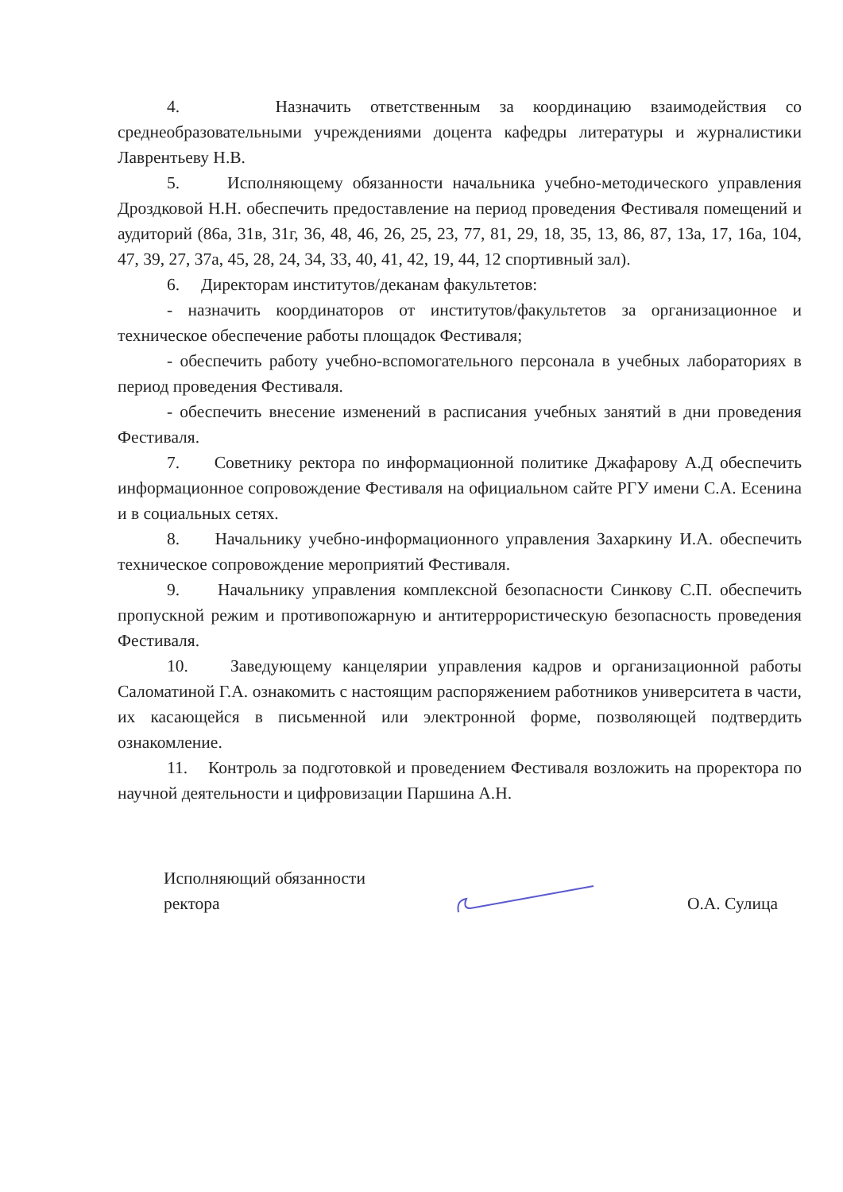4. Назначить ответственным за координацию взаимодействия со среднеобразовательными учреждениями доцента кафедры литературы и журналистики Лаврентьеву Н.В.
5. Исполняющему обязанности начальника учебно-методического управления Дроздковой Н.Н. обеспечить предоставление на период проведения Фестиваля помещений и аудиторий (86а, 31в, 31г, 36, 48, 46, 26, 25, 23, 77, 81, 29, 18, 35, 13, 86, 87, 13а, 17, 16а, 104, 47, 39, 27, 37а, 45, 28, 24, 34, 33, 40, 41, 42, 19, 44, 12 спортивный зал).
6. Директорам институтов/деканам факультетов:
- назначить координаторов от институтов/факультетов за организационное и техническое обеспечение работы площадок Фестиваля;
- обеспечить работу учебно-вспомогательного персонала в учебных лабораториях в период проведения Фестиваля.
- обеспечить внесение изменений в расписания учебных занятий в дни проведения Фестиваля.
7. Советнику ректора по информационной политике Джафарову А.Д обеспечить информационное сопровождение Фестиваля на официальном сайте РГУ имени С.А. Есенина и в социальных сетях.
8. Начальнику учебно-информационного управления Захаркину И.А. обеспечить техническое сопровождение мероприятий Фестиваля.
9. Начальнику управления комплексной безопасности Синкову С.П. обеспечить пропускной режим и противопожарную и антитеррористическую безопасность проведения Фестиваля.
10. Заведующему канцелярии управления кадров и организационной работы Саломатиной Г.А. ознакомить с настоящим распоряжением работников университета в части, их касающейся в письменной или электронной форме, позволяющей подтвердить ознакомление.
11. Контроль за подготовкой и проведением Фестиваля возложить на проректора по научной деятельности и цифровизации Паршина А.Н.
Исполняющий обязанности
ректора
О.А. Сулица